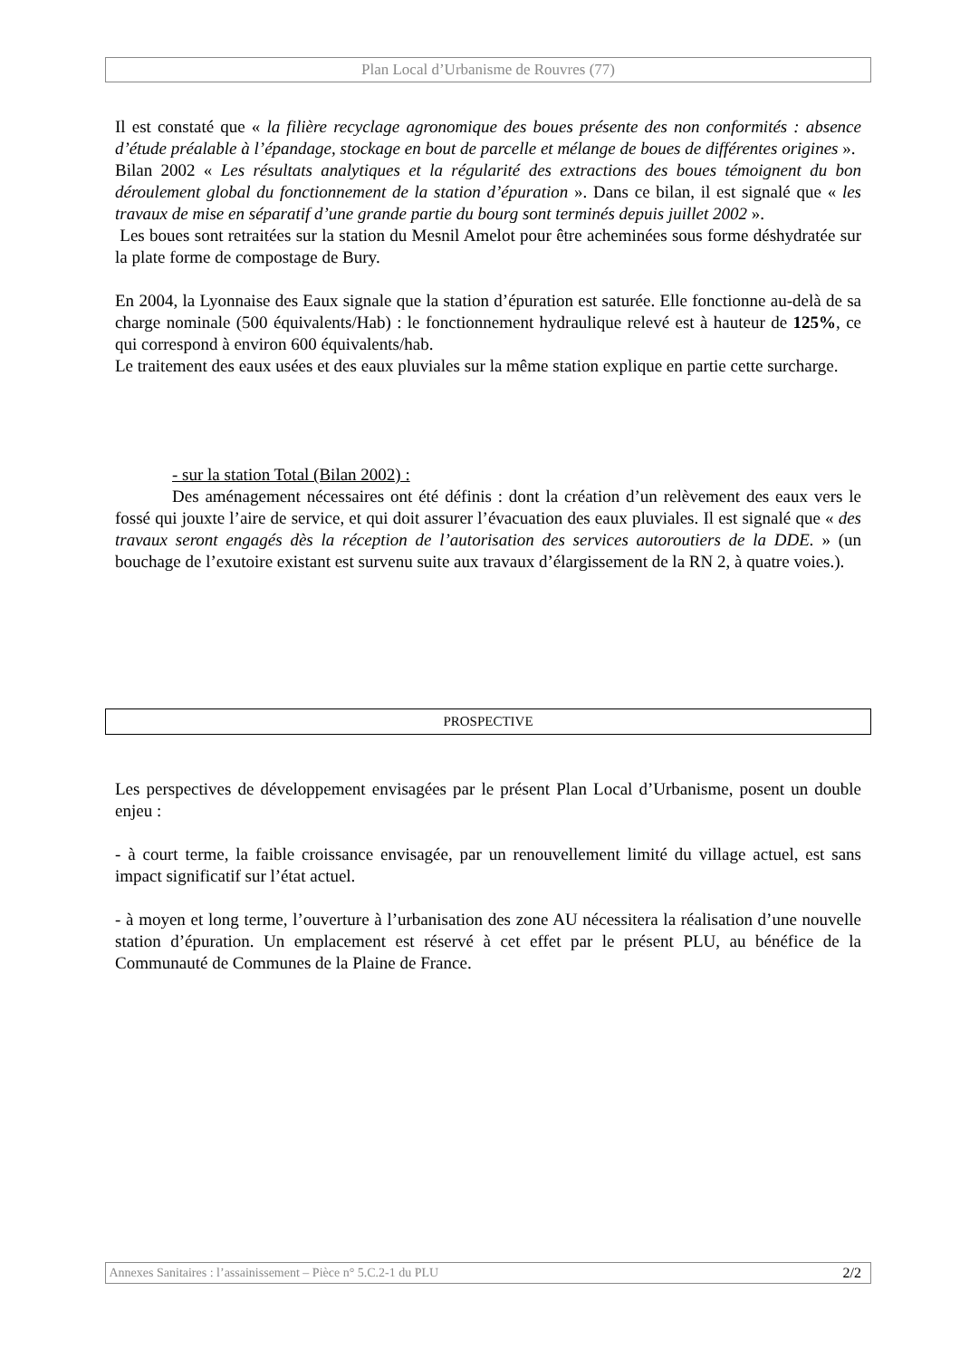Plan Local d’Urbanisme de Rouvres (77)
Il est constaté que « la filière recyclage agronomique des boues présente des non conformités : absence d’étude préalable à l’épandage, stockage en bout de parcelle et mélange de boues de différentes origines ».
Bilan 2002 « Les résultats analytiques et la régularité des extractions des boues témoignent du bon déroulement global du fonctionnement de la station d’épuration ». Dans ce bilan, il est signalé que « les travaux de mise en séparatif d’une grande partie du bourg sont terminés depuis juillet 2002 ».
Les boues sont retraitées sur la station du Mesnil Amelot pour être acheminées sous forme déshydratée sur la plate forme de compostage de Bury.
En 2004, la Lyonnaise des Eaux signale que la station d’épuration est saturée. Elle fonctionne au-delà de sa charge nominale (500 équivalents/Hab) : le fonctionnement hydraulique relevé est à hauteur de 125%, ce qui correspond à environ 600 équivalents/hab.
Le traitement des eaux usées et des eaux pluviales sur la même station explique en partie cette surcharge.
- sur la station Total (Bilan 2002) :
Des aménagement nécessaires ont été définis : dont la création d’un relèvement des eaux vers le fossé qui jouxte l’aire de service, et qui doit assurer l’évacuation des eaux pluviales. Il est signalé que « des travaux seront engagés dès la réception de l’autorisation des services autoroutiers de la DDE. » (un bouchage de l’exutoire existant est survenu suite aux travaux d’élargissement de la RN 2, à quatre voies.).
PROSPECTIVE
Les perspectives de développement envisagées par le présent Plan Local d’Urbanisme, posent un double enjeu :
- à court terme, la faible croissance envisagée, par un renouvellement limité du village actuel, est sans impact significatif sur l’état actuel.
- à moyen et long terme, l’ouverture à l’urbanisation des zone AU nécessitera la réalisation d’une nouvelle station d’épuration. Un emplacement est réservé à cet effet par le présent PLU, au bénéfice de la Communauté de Communes de la Plaine de France.
Annexes Sanitaires : l’assainissement – Pièce n° 5.C.2-1 du PLU 2/2